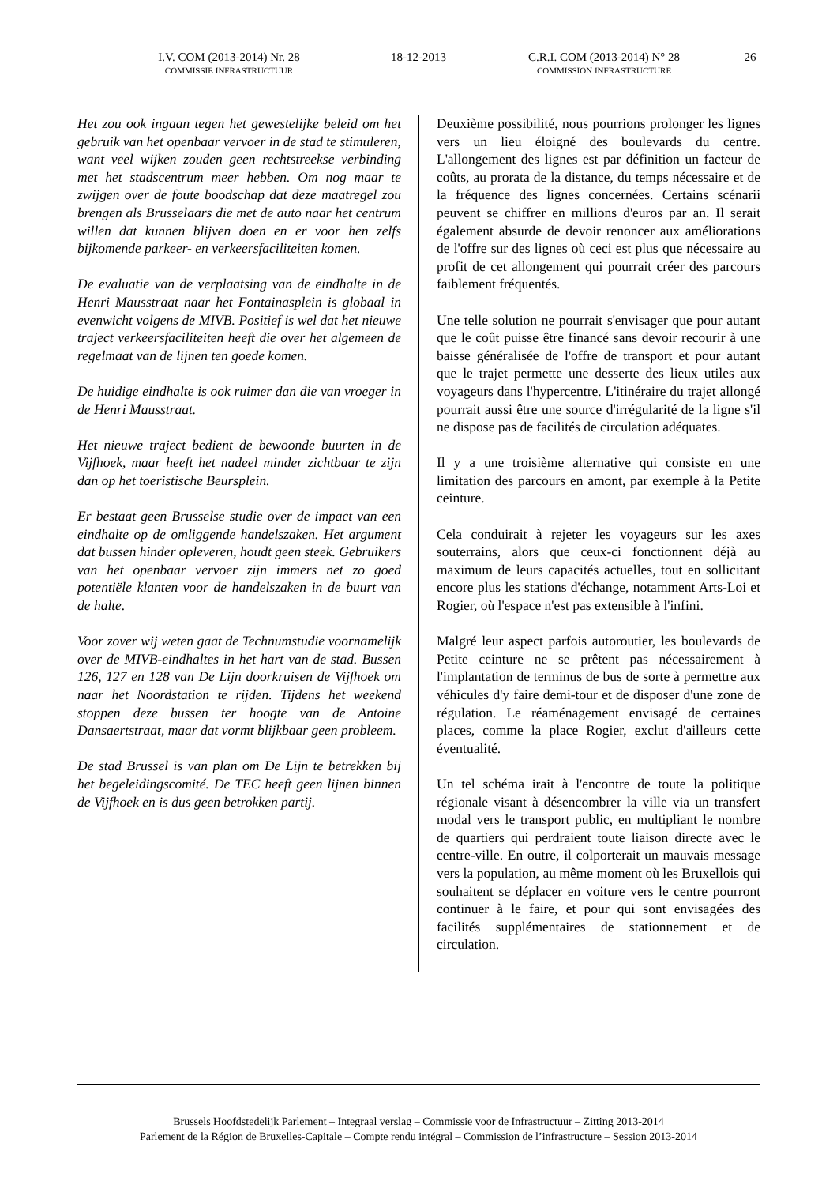I.V. COM (2013-2014) Nr. 28
COMMISSIE INFRASTRUCTUUR
18-12-2013
C.R.I. COM (2013-2014) N° 28
COMMISSION INFRASTRUCTURE
26
Het zou ook ingaan tegen het gewestelijke beleid om het gebruik van het openbaar vervoer in de stad te stimuleren, want veel wijken zouden geen rechtstreekse verbinding met het stadscentrum meer hebben. Om nog maar te zwijgen over de foute boodschap dat deze maatregel zou brengen als Brusselaars die met de auto naar het centrum willen dat kunnen blijven doen en er voor hen zelfs bijkomende parkeer- en verkeersfaciliteiten komen.
De evaluatie van de verplaatsing van de eindhalte in de Henri Mausstraat naar het Fontainasplein is globaal in evenwicht volgens de MIVB. Positief is wel dat het nieuwe traject verkeersfaciliteiten heeft die over het algemeen de regelmaat van de lijnen ten goede komen.
De huidige eindhalte is ook ruimer dan die van vroeger in de Henri Mausstraat.
Het nieuwe traject bedient de bewoonde buurten in de Vijfhoek, maar heeft het nadeel minder zichtbaar te zijn dan op het toeristische Beursplein.
Er bestaat geen Brusselse studie over de impact van een eindhalte op de omliggende handelszaken. Het argument dat bussen hinder opleveren, houdt geen steek. Gebruikers van het openbaar vervoer zijn immers net zo goed potentiële klanten voor de handelszaken in de buurt van de halte.
Voor zover wij weten gaat de Technumstudie voornamelijk over de MIVB-eindhaltes in het hart van de stad. Bussen 126, 127 en 128 van De Lijn doorkruisen de Vijfhoek om naar het Noordstation te rijden. Tijdens het weekend stoppen deze bussen ter hoogte van de Antoine Dansaertstraat, maar dat vormt blijkbaar geen probleem.
De stad Brussel is van plan om De Lijn te betrekken bij het begeleidingscomité. De TEC heeft geen lijnen binnen de Vijfhoek en is dus geen betrokken partij.
Deuxième possibilité, nous pourrions prolonger les lignes vers un lieu éloigné des boulevards du centre. L'allongement des lignes est par définition un facteur de coûts, au prorata de la distance, du temps nécessaire et de la fréquence des lignes concernées. Certains scénarii peuvent se chiffrer en millions d'euros par an. Il serait également absurde de devoir renoncer aux améliorations de l'offre sur des lignes où ceci est plus que nécessaire au profit de cet allongement qui pourrait créer des parcours faiblement fréquentés.
Une telle solution ne pourrait s'envisager que pour autant que le coût puisse être financé sans devoir recourir à une baisse généralisée de l'offre de transport et pour autant que le trajet permette une desserte des lieux utiles aux voyageurs dans l'hypercentre. L'itinéraire du trajet allongé pourrait aussi être une source d'irrégularité de la ligne s'il ne dispose pas de facilités de circulation adéquates.
Il y a une troisième alternative qui consiste en une limitation des parcours en amont, par exemple à la Petite ceinture.
Cela conduirait à rejeter les voyageurs sur les axes souterrains, alors que ceux-ci fonctionnent déjà au maximum de leurs capacités actuelles, tout en sollicitant encore plus les stations d'échange, notamment Arts-Loi et Rogier, où l'espace n'est pas extensible à l'infini.
Malgré leur aspect parfois autoroutier, les boulevards de Petite ceinture ne se prêtent pas nécessairement à l'implantation de terminus de bus de sorte à permettre aux véhicules d'y faire demi-tour et de disposer d'une zone de régulation. Le réaménagement envisagé de certaines places, comme la place Rogier, exclut d'ailleurs cette éventualité.
Un tel schéma irait à l'encontre de toute la politique régionale visant à désencombrer la ville via un transfert modal vers le transport public, en multipliant le nombre de quartiers qui perdraient toute liaison directe avec le centre-ville. En outre, il colporterait un mauvais message vers la population, au même moment où les Bruxellois qui souhaitent se déplacer en voiture vers le centre pourront continuer à le faire, et pour qui sont envisagées des facilités supplémentaires de stationnement et de circulation.
Brussels Hoofdstedelijk Parlement – Integraal verslag – Commissie voor de Infrastructuur – Zitting 2013-2014
Parlement de la Région de Bruxelles-Capitale – Compte rendu intégral – Commission de l’infrastructure – Session 2013-2014